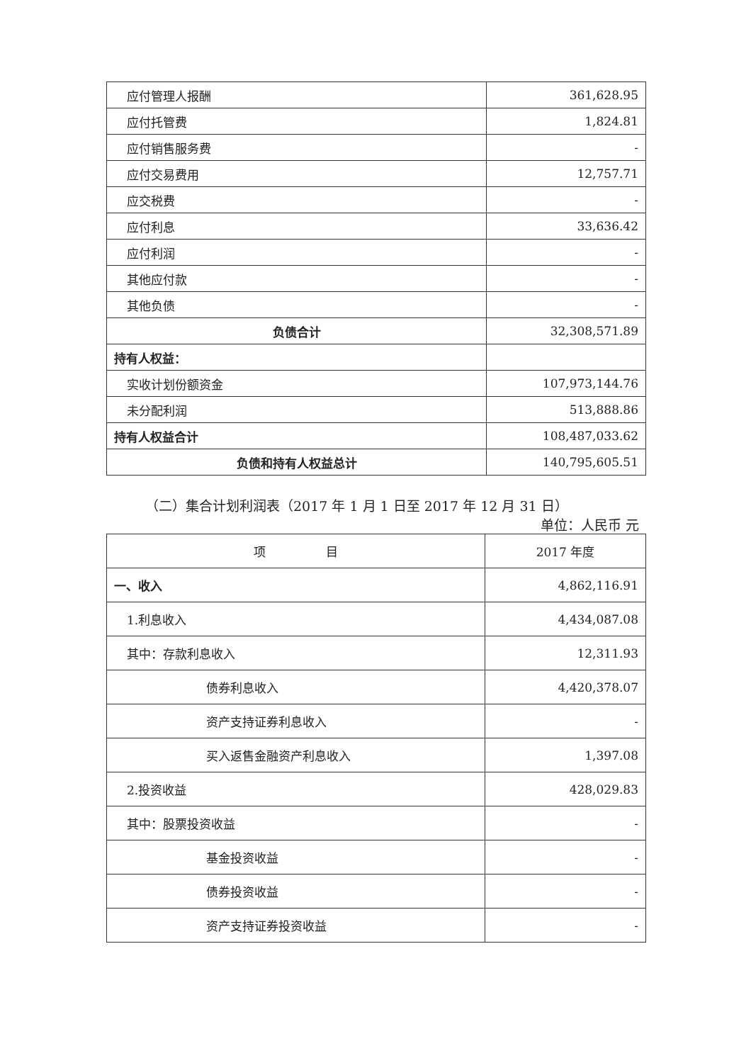| 应付管理人报酬 | 361,628.95 |
| 应付托管费 | 1,824.81 |
| 应付销售服务费 | - |
| 应付交易费用 | 12,757.71 |
| 应交税费 | - |
| 应付利息 | 33,636.42 |
| 应付利润 | - |
| 其他应付款 | - |
| 其他负债 | - |
| 负债合计 | 32,308,571.89 |
| 持有人权益： | |
| 实收计划份额资金 | 107,973,144.76 |
| 未分配利润 | 513,888.86 |
| 持有人权益合计 | 108,487,033.62 |
| 负债和持有人权益总计 | 140,795,605.51 |
（二）集合计划利润表（2017 年 1 月 1 日至 2017 年 12 月 31 日）
单位：人民币 元
| 项 目 | 2017 年度 |
| --- | --- |
| 一、收入 | 4,862,116.91 |
| 1.利息收入 | 4,434,087.08 |
| 其中：存款利息收入 | 12,311.93 |
| 债券利息收入 | 4,420,378.07 |
| 资产支持证券利息收入 | - |
| 买入返售金融资产利息收入 | 1,397.08 |
| 2.投资收益 | 428,029.83 |
| 其中：股票投资收益 | - |
| 基金投资收益 | - |
| 债券投资收益 | - |
| 资产支持证券投资收益 | - |